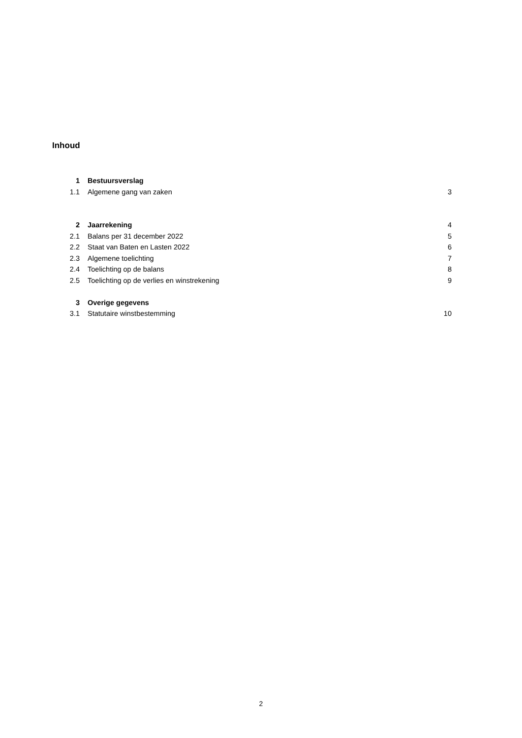Inhoud
| 1 | Bestuursverslag | |
| 1.1 | Algemene gang van zaken | 3 |
| 2 | Jaarrekening | 4 |
| 2.1 | Balans per 31 december 2022 | 5 |
| 2.2 | Staat van Baten en Lasten 2022 | 6 |
| 2.3 | Algemene toelichting | 7 |
| 2.4 | Toelichting op de balans | 8 |
| 2.5 | Toelichting op de verlies en winstrekening | 9 |
| 3 | Overige gegevens | |
| 3.1 | Statutaire winstbestemming | 10 |
2